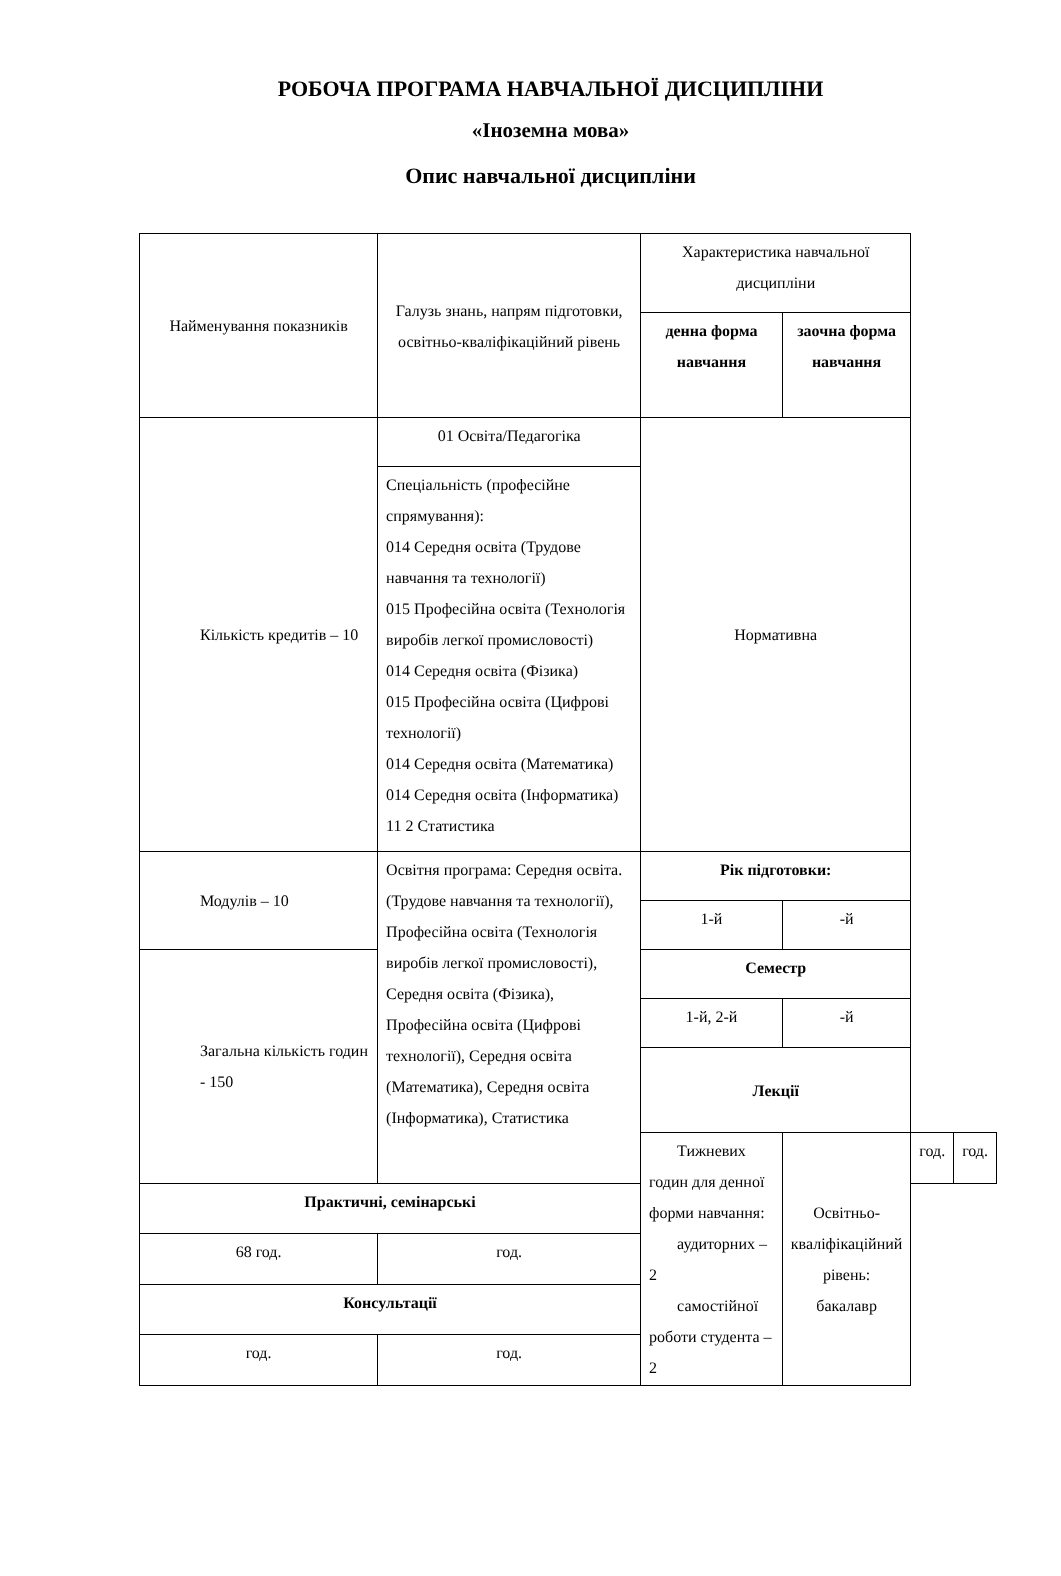РОБОЧА ПРОГРАМА НАВЧАЛЬНОЇ ДИСЦИПЛІНИ
«Іноземна мова»
Опис навчальної дисципліни
| Найменування показників | Галузь знань, напрям підготовки, освітньо-кваліфікаційний рівень | Характеристика навчальної дисципліни | | | |
| | | денна форма навчання | заочна форма навчання | | |
| Кількість кредитів – 10 | 01 Освіта/Педагогіка | Нормативна | | | |
| | Спеціальність (професійне спрямування): 014 Середня освіта (Трудове навчання та технології) 015 Професійна освіта (Технологія виробів легкої промисловості) 014 Середня освіта (Фізика) 015 Професійна освіта (Цифрові технології) 014 Середня освіта (Математика) 014 Середня освіта (Інформатика) 11 2 Статистика | | | | |
| Модулів – 10 | Освітня програма: Середня освіта. (Трудове навчання та технології), Професійна освіта (Технологія виробів легкої промисловості), Середня освіта (Фізика), Професійна освіта (Цифрові технології), Середня освіта (Математика), Середня освіта (Інформатика), Статистика | Рік підготовки: | | | |
| | | 1-й | -й | | |
| Загальна кількість годин - 150 | | Семестр | | | |
| | | 1-й, 2-й | -й | | |
| | | Лекції | | | |
| | | Тижневих годин для денної форми навчання: аудиторних – 2 самостійної роботи студента – 2 | Освітньо-кваліфікаційний рівень: бакалавр | год. | год. |
| Практичні, семінарські | | | | | |
| 68 год. | год. | | | | |
| Консультації | | | | | |
| год. | год. | | | | |